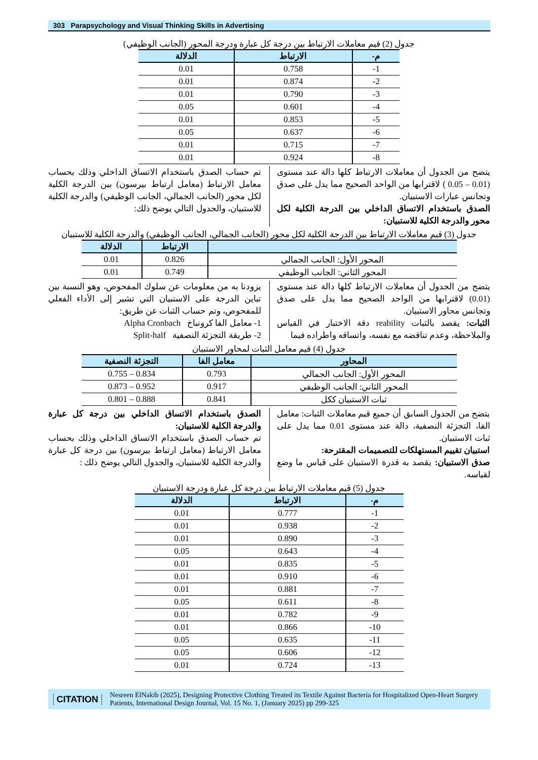303 Parapsychology and Visual Thinking Skills in Advertising
جدول (2) قيم معاملات الارتباط بين درجة كل عبارة ودرجة المحور (الجانب الوظيفي)
| م- | الارتباط | الدلالة |
| --- | --- | --- |
| 1- | 0.758 | 0.01 |
| 2- | 0.874 | 0.01 |
| 3- | 0.790 | 0.01 |
| 4- | 0.601 | 0.05 |
| 5- | 0.853 | 0.01 |
| 6- | 0.637 | 0.05 |
| 7- | 0.715 | 0.01 |
| 8- | 0.924 | 0.01 |
يتضح من الجدول أن معاملات الارتباط كلها دالة عند مستوى (0.01 – 0.05 ) لاقترابها من الواحد الصحيح مما يدل على صدق وتجانس عبارات الاستبيان.
الصدق باستخدام الاتساق الداخلي بين الدرجة الكلية لكل محور والدرجة الكلية للاستبيان:
تم حساب الصدق باستخدام الاتساق الداخلي وذلك بحساب معامل الارتباط (معامل ارتباط بيرسون) بين الدرجة الكلية لكل محور (الجانب الجمالي، الجانب الوظيفي) والدرجة الكلية للاستبيان، والجدول التالي يوضح ذلك:
جدول (3) قيم معاملات الارتباط بين الدرجة الكلية لكل محور (الجانب الجمالي، الجانب الوظيفي) والدرجة الكلية للاستبيان
| | الارتباط | الدلالة |
| --- | --- | --- |
| المحور الأول: الجانب الجمالي | 0.826 | 0.01 |
| المحور الثاني: الجانب الوظيفي | 0.749 | 0.01 |
يتضح من الجدول أن معاملات الارتباط كلها دالة عند مستوى (0.01) لاقترابها من الواحد الصحيح مما يدل على صدق وتجانس محاور الاستبيان.
الثبات: يقصد بالثبات reability دقة الاختبار في القياس والملاحظة، وعدم تناقضه مع نفسه، واتساقه واطراده فيما
يزودنا به من معلومات عن سلوك المفحوص، وهو النسبة بين تباين الدرجة على الاستبيان التي تشير إلى الأداء الفعلي للمفحوص، وتم حساب الثبات عن طريق:
1- معامل الفا كرونباخ Alpha Cronbach
2- طريقة التجزئة النصفية Split-half
جدول (4) قيم معامل الثبات لمحاور الاستبيان
| المحاور | معامل الفا | التجزئة النصفية |
| --- | --- | --- |
| المحور الأول: الجانب الجمالي | 0.793 | 0.834 – 0.755 |
| المحور الثاني: الجانب الوظيفي | 0.917 | 0.952 – 0.873 |
| ثبات الاستبيان ككل | 0.841 | 0.888 – 0.801 |
يتضح من الجدول السابق أن جميع قيم معاملات الثبات: معامل الفا، التجزئة النصفية، دالة عند مستوى 0.01 مما يدل على ثبات الاستبيان.
استبيان تقييم المستهلكات للتصميمات المقترحة:
صدق الاستبيان: يقصد به قدرة الاستبيان على قياس ما وضع لقياسه.
الصدق باستخدام الاتساق الداخلي بين درجة كل عبارة والدرجة الكلية للاستبيان:
تم حساب الصدق باستخدام الاتساق الداخلي وذلك بحساب معامل الارتباط (معامل ارتباط بيرسون) بين درجة كل عبارة والدرجة الكلية للاستبيان، والجدول التالي يوضح ذلك :
جدول (5) قيم معاملات الارتباط بين درجة كل عبارة ودرجة الاستبيان
| م- | الارتباط | الدلالة |
| --- | --- | --- |
| 1- | 0.777 | 0.01 |
| 2- | 0.938 | 0.01 |
| 3- | 0.890 | 0.01 |
| 4- | 0.643 | 0.05 |
| 5- | 0.835 | 0.01 |
| 6- | 0.910 | 0.01 |
| 7- | 0.881 | 0.01 |
| 8- | 0.611 | 0.05 |
| 9- | 0.782 | 0.01 |
| 10- | 0.866 | 0.01 |
| 11- | 0.635 | 0.05 |
| 12- | 0.606 | 0.05 |
| 13- | 0.724 | 0.01 |
CITATION Nesreen ElNakib (2025), Designing Protective Clothing Treated its Textile Against Bacteria for Hospitalized Open-Heart Surgery Patients, International Design Journal, Vol. 15 No. 1, (January 2025) pp 299-325